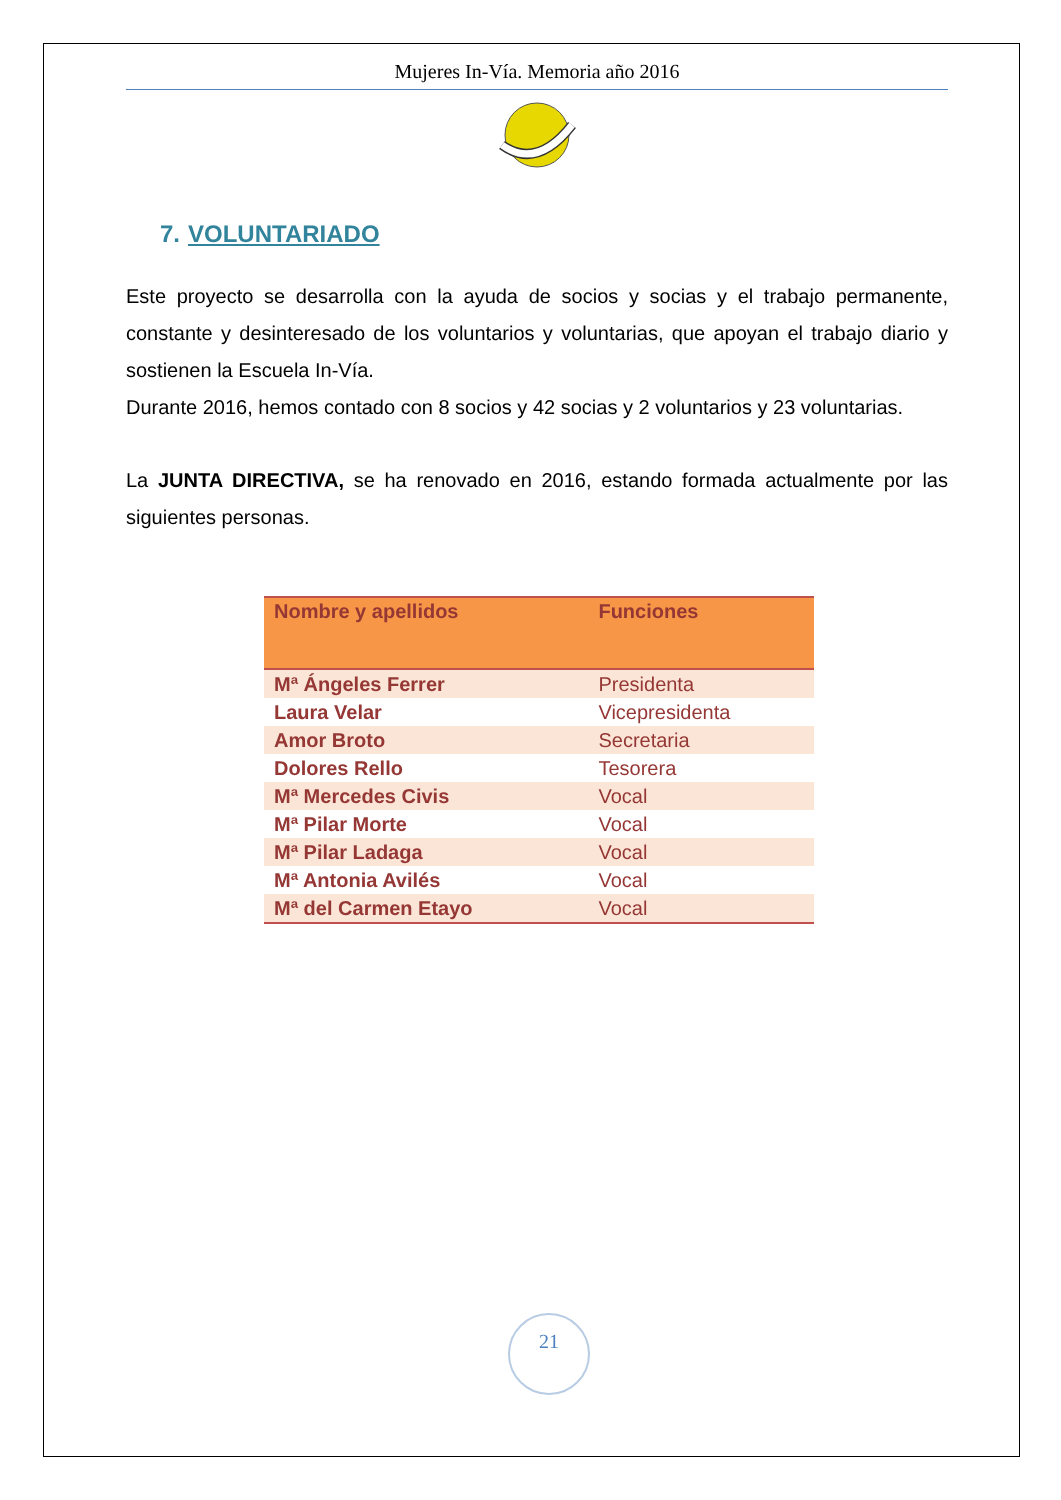Mujeres In-Vía. Memoria año 2016
7. VOLUNTARIADO
Este proyecto se desarrolla con la ayuda de socios y socias y el trabajo permanente, constante y desinteresado de los voluntarios y voluntarias, que apoyan el trabajo diario y sostienen la Escuela In-Vía.
Durante 2016, hemos contado con 8 socios y 42 socias y 2 voluntarios y 23 voluntarias.
La JUNTA DIRECTIVA, se ha renovado en 2016, estando formada actualmente por las siguientes personas.
| Nombre y apellidos | Funciones |
| --- | --- |
| Mª Ángeles Ferrer | Presidenta |
| Laura Velar | Vicepresidenta |
| Amor Broto | Secretaria |
| Dolores Rello | Tesorera |
| Mª Mercedes Civis | Vocal |
| Mª Pilar Morte | Vocal |
| Mª Pilar Ladaga | Vocal |
| Mª Antonia Avilés | Vocal |
| Mª del Carmen Etayo | Vocal |
21